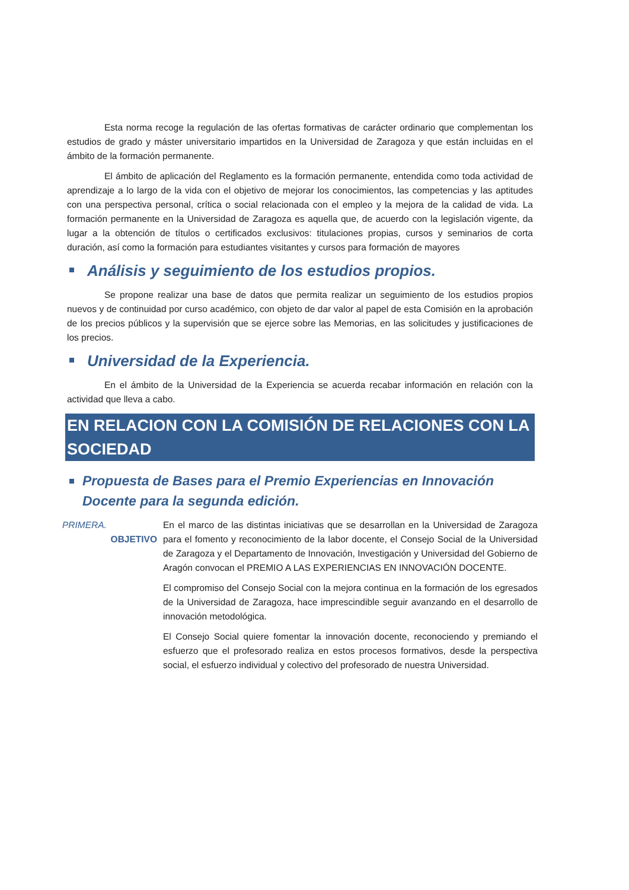Esta norma recoge la regulación de las ofertas formativas de carácter ordinario que complementan los estudios de grado y máster universitario impartidos en la Universidad de Zaragoza y que están incluidas en el ámbito de la formación permanente.
El ámbito de aplicación del Reglamento es la formación permanente, entendida como toda actividad de aprendizaje a lo largo de la vida con el objetivo de mejorar los conocimientos, las competencias y las aptitudes con una perspectiva personal, crítica o social relacionada con el empleo y la mejora de la calidad de vida. La formación permanente en la Universidad de Zaragoza es aquella que, de acuerdo con la legislación vigente, da lugar a la obtención de títulos o certificados exclusivos: titulaciones propias, cursos y seminarios de corta duración, así como la formación para estudiantes visitantes y cursos para formación de mayores
Análisis y seguimiento de los estudios propios.
Se propone realizar una base de datos que permita realizar un seguimiento de los estudios propios nuevos y de continuidad por curso académico, con objeto de dar valor al papel de esta Comisión en la aprobación de los precios públicos y la supervisión que se ejerce sobre las Memorias, en las solicitudes y justificaciones de los precios.
Universidad de la Experiencia.
En el ámbito de la Universidad de la Experiencia se acuerda recabar información en relación con la actividad que lleva a cabo.
EN RELACION CON LA COMISIÓN DE RELACIONES CON LA SOCIEDAD
Propuesta de Bases para el Premio Experiencias en Innovación Docente para la segunda edición.
PRIMERA.
OBJETIVO
En el marco de las distintas iniciativas que se desarrollan en la Universidad de Zaragoza para el fomento y reconocimiento de la labor docente, el Consejo Social de la Universidad de Zaragoza y el Departamento de Innovación, Investigación y Universidad del Gobierno de Aragón convocan el PREMIO A LAS EXPERIENCIAS EN INNOVACIÓN DOCENTE.
El compromiso del Consejo Social con la mejora continua en la formación de los egresados de la Universidad de Zaragoza, hace imprescindible seguir avanzando en el desarrollo de innovación metodológica.
El Consejo Social quiere fomentar la innovación docente, reconociendo y premiando el esfuerzo que el profesorado realiza en estos procesos formativos, desde la perspectiva social, el esfuerzo individual y colectivo del profesorado de nuestra Universidad.